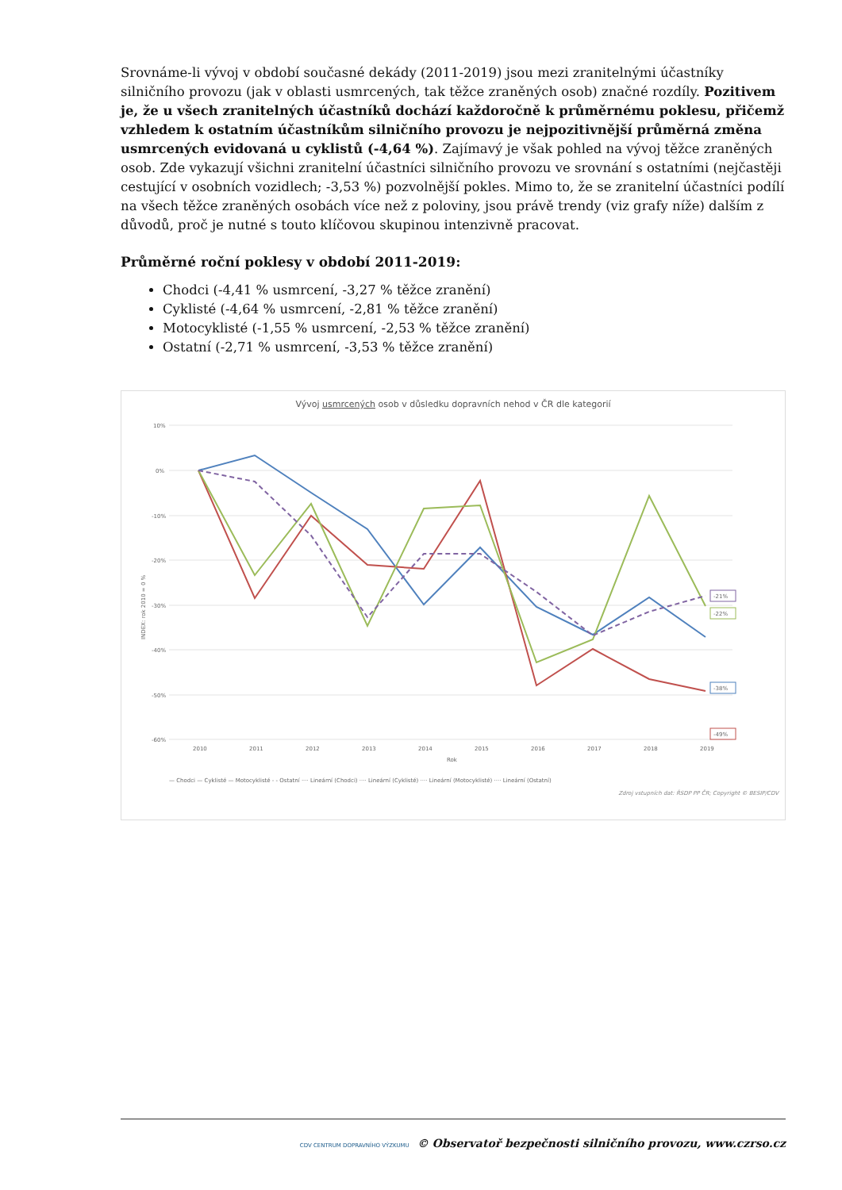Srovnáme-li vývoj v období současné dekády (2011-2019) jsou mezi zranitelnými účastníky silničního provozu (jak v oblasti usmrcených, tak těžce zraněných osob) značné rozdíly. Pozitivem je, že u všech zranitelných účastníků dochází každoročně k průměrnému poklesu, přičemž vzhledem k ostatním účastníkům silničního provozu je nejpozitivnější průměrná změna usmrcených evidovaná u cyklistů (-4,64 %). Zajímavý je však pohled na vývoj těžce zraněných osob. Zde vykazují všichni zranitelní účastníci silničního provozu ve srovnání s ostatními (nejčastěji cestující v osobních vozidlech; -3,53 %) pozvolnější pokles. Mimo to, že se zranitelní účastníci podílí na všech těžce zraněných osobách více než z poloviny, jsou právě trendy (viz grafy níže) dalším z důvodů, proč je nutné s touto klíčovou skupinou intenzivně pracovat.
Průměrné roční poklesy v období 2011-2019:
Chodci (-4,41 % usmrcení, -3,27 % těžce zranění)
Cyklisté (-4,64 % usmrcení, -2,81 % těžce zranění)
Motocyklisté (-1,55 % usmrcení, -2,53 % těžce zranění)
Ostatní (-2,71 % usmrcení, -3,53 % těžce zranění)
Vývoj usmrcených osob v důsledku dopravních nehod v ČR dle kategorií
10%
0%
-10%
-20%
-30%
-40%
-50%
-60%
2010
2011
2012
2013
2014
2015
2016
2017
2018
2019
Rok
INDEX: rok 2010 = 0 %
-21%
-22%
-38%
-49%
— Chodci — Cyklisté — Motocyklisté - - Ostatní ···· Lineární (Chodci) ···· Lineární (Cyklisté) ···· Lineární (Motocyklisté) ···· Lineární (Ostatní)
Zdroj vstupních dat: ŘSDP PP ČR; Copyright © BESIP/CDV
CDV CENTRUM DOPRAVNÍHO VÝZKUMU © Observatoř bezpečnosti silničního provozu, www.czrso.cz